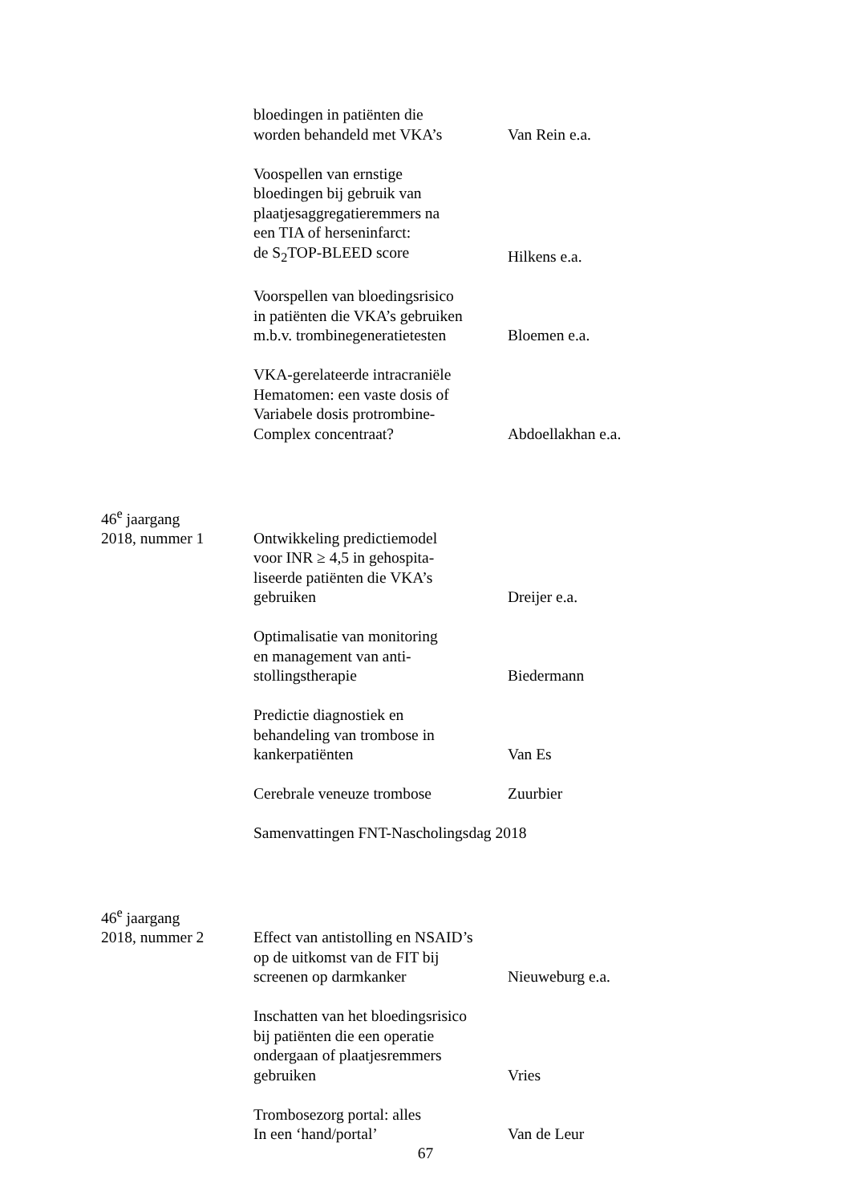bloedingen in patiënten die
worden behandeld met VKA’s
Van Rein e.a.
Voospellen van ernstige
bloedingen bij gebruik van
plaatjesaggregatieremmers na
een TIA of herseninfarct:
de S<sub>2</sub>TOP-BLEED score
Hilkens e.a.
Voorspellen van bloedingsrisico
in patiënten die VKA’s gebruiken
m.b.v. trombinegeneratietesten
Bloemen e.a.
VKA-gerelateerde intracraniële
Hematomen: een vaste dosis of
Variabele dosis protrombine-
Complex concentraat?
Abdoellakhan e.a.
46<sup>e</sup> jaargang
2018, nummer 1
Ontwikkeling predictiemodel
voor INR ≥ 4,5 in gehospita-
liseerde patiënten die VKA’s
gebruiken
Dreijer e.a.
Optimalisatie van monitoring
en management van anti-
stollingstherapie
Biedermann
Predictie diagnostiek en
behandeling van trombose in
kankerpatiënten
Van Es
Cerebrale veneuze trombose
Zuurbier
Samenvattingen FNT-Nascholingsdag 2018
46<sup>e</sup> jaargang
2018, nummer 2
Effect van antistolling en NSAID’s
op de uitkomst van de FIT bij
screenen op darmkanker
Nieuweburg e.a.
Inschatten van het bloedingsrisico
bij patiënten die een operatie
ondergaan of plaatjesremmers
gebruiken
Vries
Trombosezorg portal: alles
In een ‘hand/portal’
Van de Leur
67